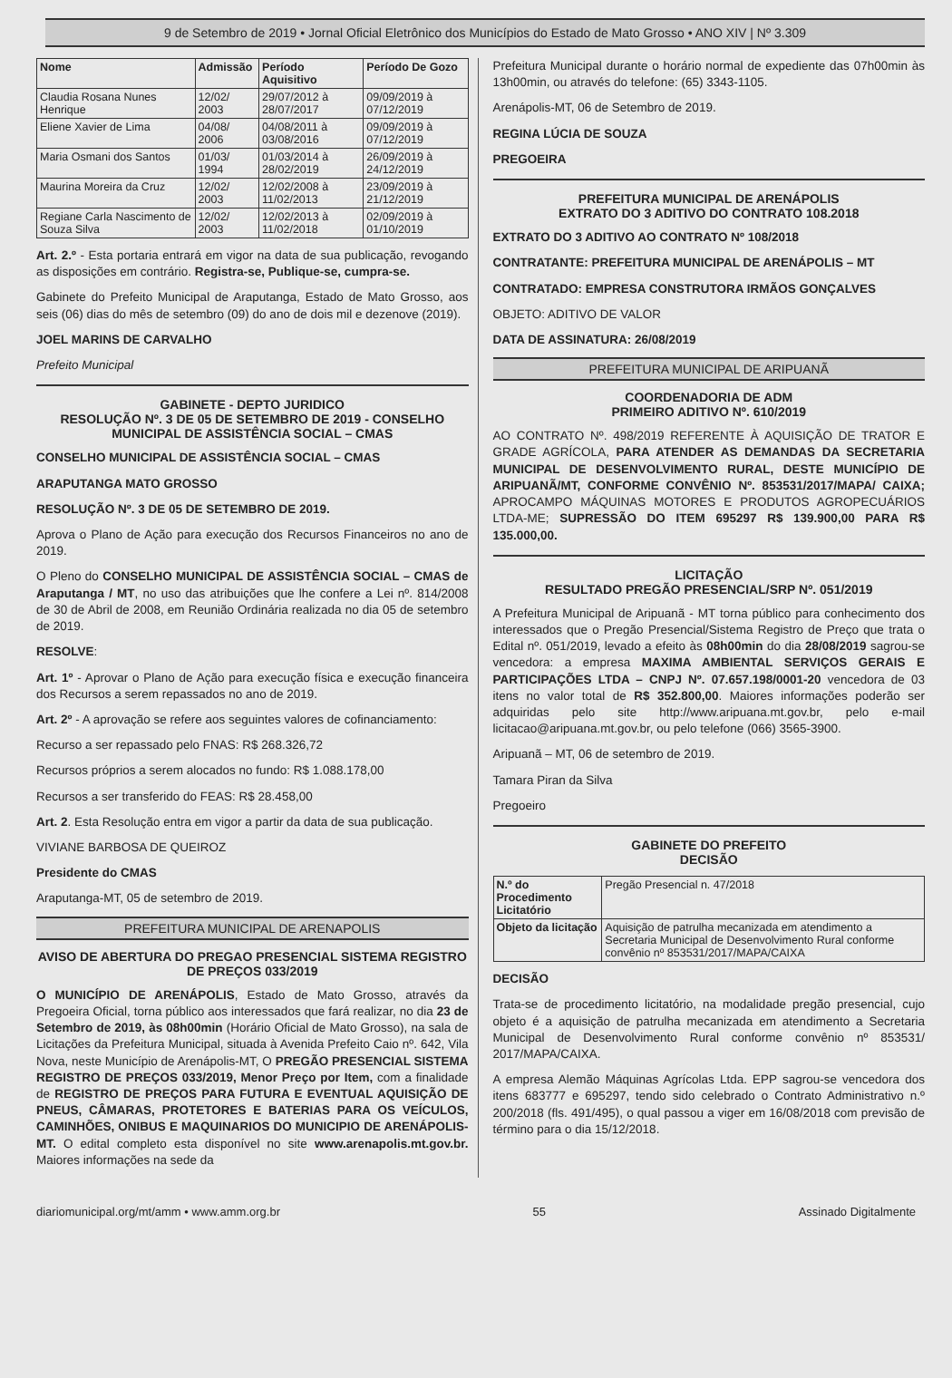9 de Setembro de 2019 • Jornal Oficial Eletrônico dos Municípios do Estado de Mato Grosso • ANO XIV | Nº 3.309
| Nome | Admissão | Período Aquisitivo | Período De Gozo |
| --- | --- | --- | --- |
| Claudia Rosana Nunes Henrique | 12/02/ 2003 | 29/07/2012 à 28/07/2017 | 09/09/2019 à 07/12/2019 |
| Eliene Xavier de Lima | 04/08/ 2006 | 04/08/2011 à 03/08/2016 | 09/09/2019 à 07/12/2019 |
| Maria Osmani dos Santos | 01/03/ 1994 | 01/03/2014 à 28/02/2019 | 26/09/2019 à 24/12/2019 |
| Maurina Moreira da Cruz | 12/02/ 2003 | 12/02/2008 à 11/02/2013 | 23/09/2019 à 21/12/2019 |
| Regiane Carla Nascimento de Souza Silva | 12/02/ 2003 | 12/02/2013 à 11/02/2018 | 02/09/2019 à 01/10/2019 |
Art. 2.º - Esta portaria entrará em vigor na data de sua publicação, revogando as disposições em contrário. Registra-se, Publique-se, cumpra-se.
Gabinete do Prefeito Municipal de Araputanga, Estado de Mato Grosso, aos seis (06) dias do mês de setembro (09) do ano de dois mil e dezenove (2019).
JOEL MARINS DE CARVALHO
Prefeito Municipal
GABINETE - DEPTO JURIDICO
RESOLUÇÃO Nº. 3 DE 05 DE SETEMBRO DE 2019 - CONSELHO MUNICIPAL DE ASSISTÊNCIA SOCIAL – CMAS
CONSELHO MUNICIPAL DE ASSISTÊNCIA SOCIAL – CMAS
ARAPUTANGA MATO GROSSO
RESOLUÇÃO Nº. 3 DE 05 DE SETEMBRO DE 2019.
Aprova o Plano de Ação para execução dos Recursos Financeiros no ano de 2019.
O Pleno do CONSELHO MUNICIPAL DE ASSISTÊNCIA SOCIAL – CMAS de Araputanga / MT, no uso das atribuições que lhe confere a Lei nº. 814/2008 de 30 de Abril de 2008, em Reunião Ordinária realizada no dia 05 de setembro de 2019.
RESOLVE:
Art. 1º - Aprovar o Plano de Ação para execução física e execução financeira dos Recursos a serem repassados no ano de 2019.
Art. 2º - A aprovação se refere aos seguintes valores de cofinanciamento:
Recurso a ser repassado pelo FNAS: R$ 268.326,72
Recursos próprios a serem alocados no fundo: R$ 1.088.178,00
Recursos a ser transferido do FEAS: R$ 28.458,00
Art. 2. Esta Resolução entra em vigor a partir da data de sua publicação.
VIVIANE BARBOSA DE QUEIROZ
Presidente do CMAS
Araputanga-MT, 05 de setembro de 2019.
PREFEITURA MUNICIPAL DE ARENAPOLIS
AVISO DE ABERTURA DO PREGAO PRESENCIAL SISTEMA REGISTRO DE PREÇOS 033/2019
O MUNICÍPIO DE ARENÁPOLIS, Estado de Mato Grosso, através da Pregoeira Oficial, torna público aos interessados que fará realizar, no dia 23 de Setembro de 2019, às 08h00min (Horário Oficial de Mato Grosso), na sala de Licitações da Prefeitura Municipal, situada à Avenida Prefeito Caio nº. 642, Vila Nova, neste Município de Arenápolis-MT, O PREGÃO PRESENCIAL SISTEMA REGISTRO DE PREÇOS 033/2019, Menor Preço por Item, com a finalidade de REGISTRO DE PREÇOS PARA FUTURA E EVENTUAL AQUISIÇÃO DE PNEUS, CÂMARAS, PROTETORES E BATERIAS PARA OS VEÍCULOS, CAMINHÕES, ONIBUS E MAQUINARIOS DO MUNICIPIO DE ARENÁPOLIS-MT. O edital completo esta disponível no site www.arenapolis.mt.gov.br. Maiores informações na sede da
Prefeitura Municipal durante o horário normal de expediente das 07h00min às 13h00min, ou através do telefone: (65) 3343-1105.
Arenápolis-MT, 06 de Setembro de 2019.
REGINA LÚCIA DE SOUZA
PREGOEIRA
PREFEITURA MUNICIPAL DE ARENÁPOLIS
EXTRATO DO 3 ADITIVO DO CONTRATO 108.2018
EXTRATO DO 3 ADITIVO AO CONTRATO Nº 108/2018
CONTRATANTE: PREFEITURA MUNICIPAL DE ARENÁPOLIS – MT
CONTRATADO: EMPRESA CONSTRUTORA IRMÃOS GONÇALVES
OBJETO: ADITIVO DE VALOR
DATA DE ASSINATURA: 26/08/2019
PREFEITURA MUNICIPAL DE ARIPUANÃ
COORDENADORIA DE ADM
PRIMEIRO ADITIVO Nº. 610/2019
AO CONTRATO Nº. 498/2019 REFERENTE À AQUISIÇÃO DE TRATOR E GRADE AGRÍCOLA, PARA ATENDER AS DEMANDAS DA SECRETARIA MUNICIPAL DE DESENVOLVIMENTO RURAL, DESTE MUNICÍPIO DE ARIPUANÃ/MT, CONFORME CONVÊNIO Nº. 853531/2017/MAPA/ CAIXA; APROCAMPO MÁQUINAS MOTORES E PRODUTOS AGROPECUÁRIOS LTDA-ME; SUPRESSÃO DO ITEM 695297 R$ 139.900,00 PARA R$ 135.000,00.
LICITAÇÃO
RESULTADO PREGÃO PRESENCIAL/SRP Nº. 051/2019
A Prefeitura Municipal de Aripuanã - MT torna público para conhecimento dos interessados que o Pregão Presencial/Sistema Registro de Preço que trata o Edital nº. 051/2019, levado a efeito às 08h00min do dia 28/08/2019 sagrou-se vencedora: a empresa MAXIMA AMBIENTAL SERVIÇOS GERAIS E PARTICIPAÇÕES LTDA – CNPJ Nº. 07.657.198/0001-20 vencedora de 03 itens no valor total de R$ 352.800,00. Maiores informações poderão ser adquiridas pelo site http://www.aripuana.mt.gov.br, pelo e-mail licitacao@aripuana.mt.gov.br, ou pelo telefone (066) 3565-3900.
Aripuanã – MT, 06 de setembro de 2019.
Tamara Piran da Silva
Pregoeiro
GABINETE DO PREFEITO
DECISÃO
| N.º do Procedimento Licitatório | Pregão Presencial n. 47/2018 |
| Objeto da licitação | Aquisição de patrulha mecanizada em atendimento a Secretaria Municipal de Desenvolvimento Rural conforme convênio nº 853531/2017/MAPA/CAIXA |
DECISÃO
Trata-se de procedimento licitatório, na modalidade pregão presencial, cujo objeto é a aquisição de patrulha mecanizada em atendimento a Secretaria Municipal de Desenvolvimento Rural conforme convênio nº 853531/ 2017/MAPA/CAIXA.
A empresa Alemão Máquinas Agrícolas Ltda. EPP sagrou-se vencedora dos itens 683777 e 695297, tendo sido celebrado o Contrato Administrativo n.º 200/2018 (fls. 491/495), o qual passou a viger em 16/08/2018 com previsão de término para o dia 15/12/2018.
diariomunicipal.org/mt/amm • www.amm.org.br 55 Assinado Digitalmente